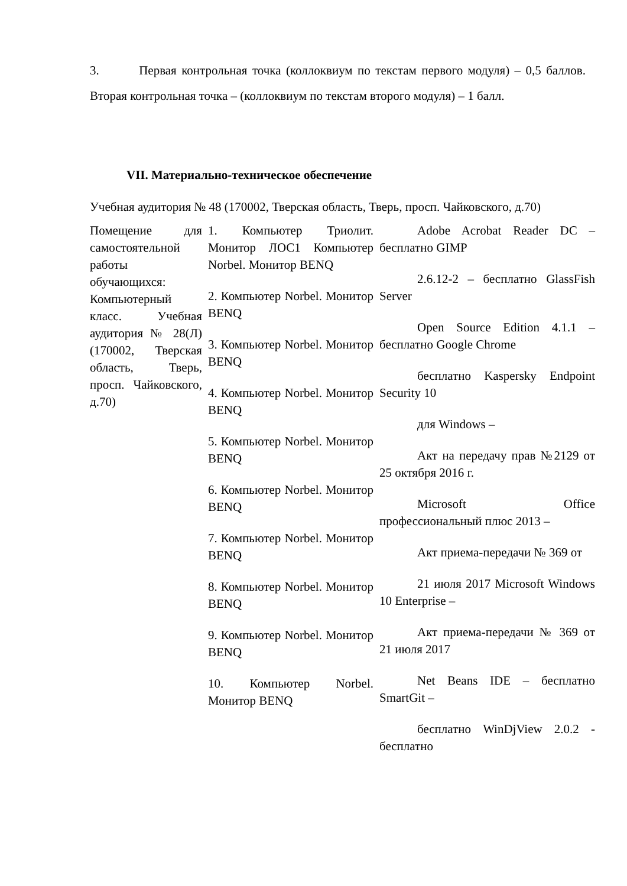3. Первая контрольная точка (коллоквиум по текстам первого модуля) – 0,5 баллов. Вторая контрольная точка – (коллоквиум по текстам второго модуля) – 1 балл.
VII. Материально-техническое обеспечение
Учебная аудитория № 48 (170002, Тверская область, Тверь, просп. Чайковского, д.70)
| Помещение для самостоятельной работы обучающихся: Компьютерный класс. Учебная аудитория № 28(Л) (170002, Тверская область, Тверь, просп. Чайковского, д.70) | 1. Компьютер Триолит. Монитор ЛОС1 Компьютер Norbel. Монитор BENQ 2. Компьютер Norbel. Монитор BENQ 3. Компьютер Norbel. Монитор BENQ 4. Компьютер Norbel. Монитор BENQ 5. Компьютер Norbel. Монитор BENQ 6. Компьютер Norbel. Монитор BENQ 7. Компьютер Norbel. Монитор BENQ 8. Компьютер Norbel. Монитор BENQ 9. Компьютер Norbel. Монитор BENQ 10. Компьютер Norbel. Монитор BENQ | Adobe Acrobat Reader DC – бесплатно GIMP 2.6.12-2 – бесплатно GlassFish Server Open Source Edition 4.1.1 – бесплатно Google Chrome бесплатно Kaspersky Endpoint Security 10 для Windows – Акт на передачу прав №2129 от 25 октября 2016 г. Microsoft Office профессиональный плюс 2013 – Акт приема-передачи № 369 от 21 июля 2017 Microsoft Windows 10 Enterprise – Акт приема-передачи № 369 от 21 июля 2017 Net Beans IDE – бесплатно SmartGit – бесплатно WinDjView 2.0.2 - бесплатно |